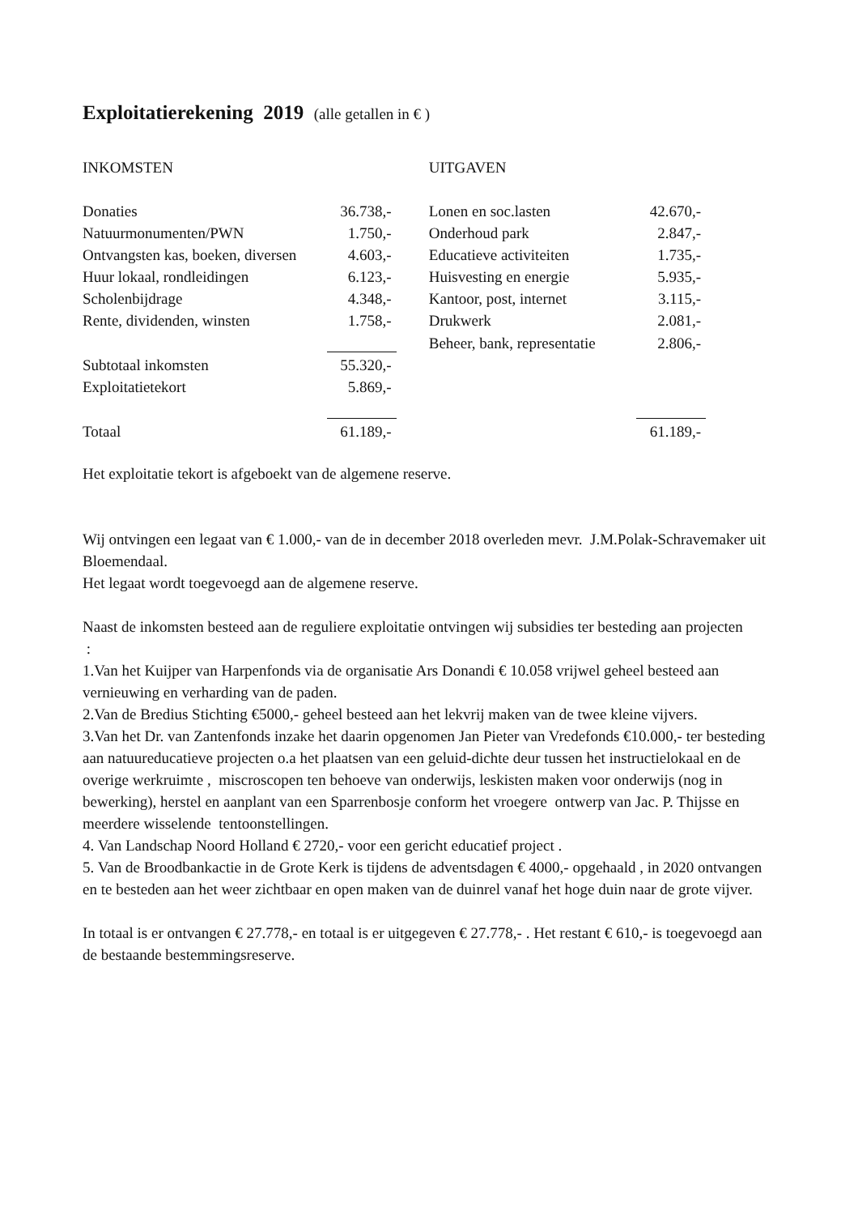Exploitatierekening 2019 (alle getallen in € )
| INKOMSTEN | | | UITGAVEN | |
| Donaties | 36.738,- | | Lonen en soc.lasten | 42.670,- |
| Natuurmonumenten/PWN | 1.750,- | | Onderhoud park | 2.847,- |
| Ontvangsten kas, boeken, diversen | 4.603,- | | Educatieve activiteiten | 1.735,- |
| Huur lokaal, rondleidingen | 6.123,- | | Huisvesting en energie | 5.935,- |
| Scholenbijdrage | 4.348,- | | Kantoor, post, internet | 3.115,- |
| Rente, dividenden, winsten | 1.758,- | | Drukwerk | 2.081,- |
| | | | Beheer, bank, representatie | 2.806,- |
| Subtotaal inkomsten | 55.320,- | | | |
| Exploitatietekort | 5.869,- | | | |
| Totaal | 61.189,- | | | 61.189,- |
Het exploitatie tekort is afgeboekt van de algemene reserve.
Wij ontvingen een legaat van € 1.000,- van de in december 2018 overleden mevr. J.M.Polak-Schravemaker uit Bloemendaal.
Het legaat wordt toegevoegd aan de algemene reserve.
Naast de inkomsten besteed aan de reguliere exploitatie ontvingen wij subsidies ter besteding aan projecten
:
1.Van het Kuijper van Harpenfonds via de organisatie Ars Donandi € 10.058 vrijwel geheel besteed aan vernieuwing en verharding van de paden.
2.Van de Bredius Stichting €5000,- geheel besteed aan het lekvrij maken van de twee kleine vijvers.
3.Van het Dr. van Zantenfonds inzake het daarin opgenomen Jan Pieter van Vredefonds €10.000,- ter besteding aan natuureducatieve projecten o.a het plaatsen van een geluid-dichte deur tussen het instructielokaal en de overige werkruimte , miscroscopen ten behoeve van onderwijs, leskisten maken voor onderwijs (nog in bewerking), herstel en aanplant van een Sparrenbosje conform het vroegere ontwerp van Jac. P. Thijsse en meerdere wisselende tentoonstellingen.
4. Van Landschap Noord Holland € 2720,- voor een gericht educatief project .
5. Van de Broodbankactie in de Grote Kerk is tijdens de adventsdagen € 4000,- opgehaald , in 2020 ontvangen en te besteden aan het weer zichtbaar en open maken van de duinrel vanaf het hoge duin naar de grote vijver.
In totaal is er ontvangen € 27.778,- en totaal is er uitgegeven € 27.778,- . Het restant € 610,- is toegevoegd aan de bestaande bestemmingsreserve.